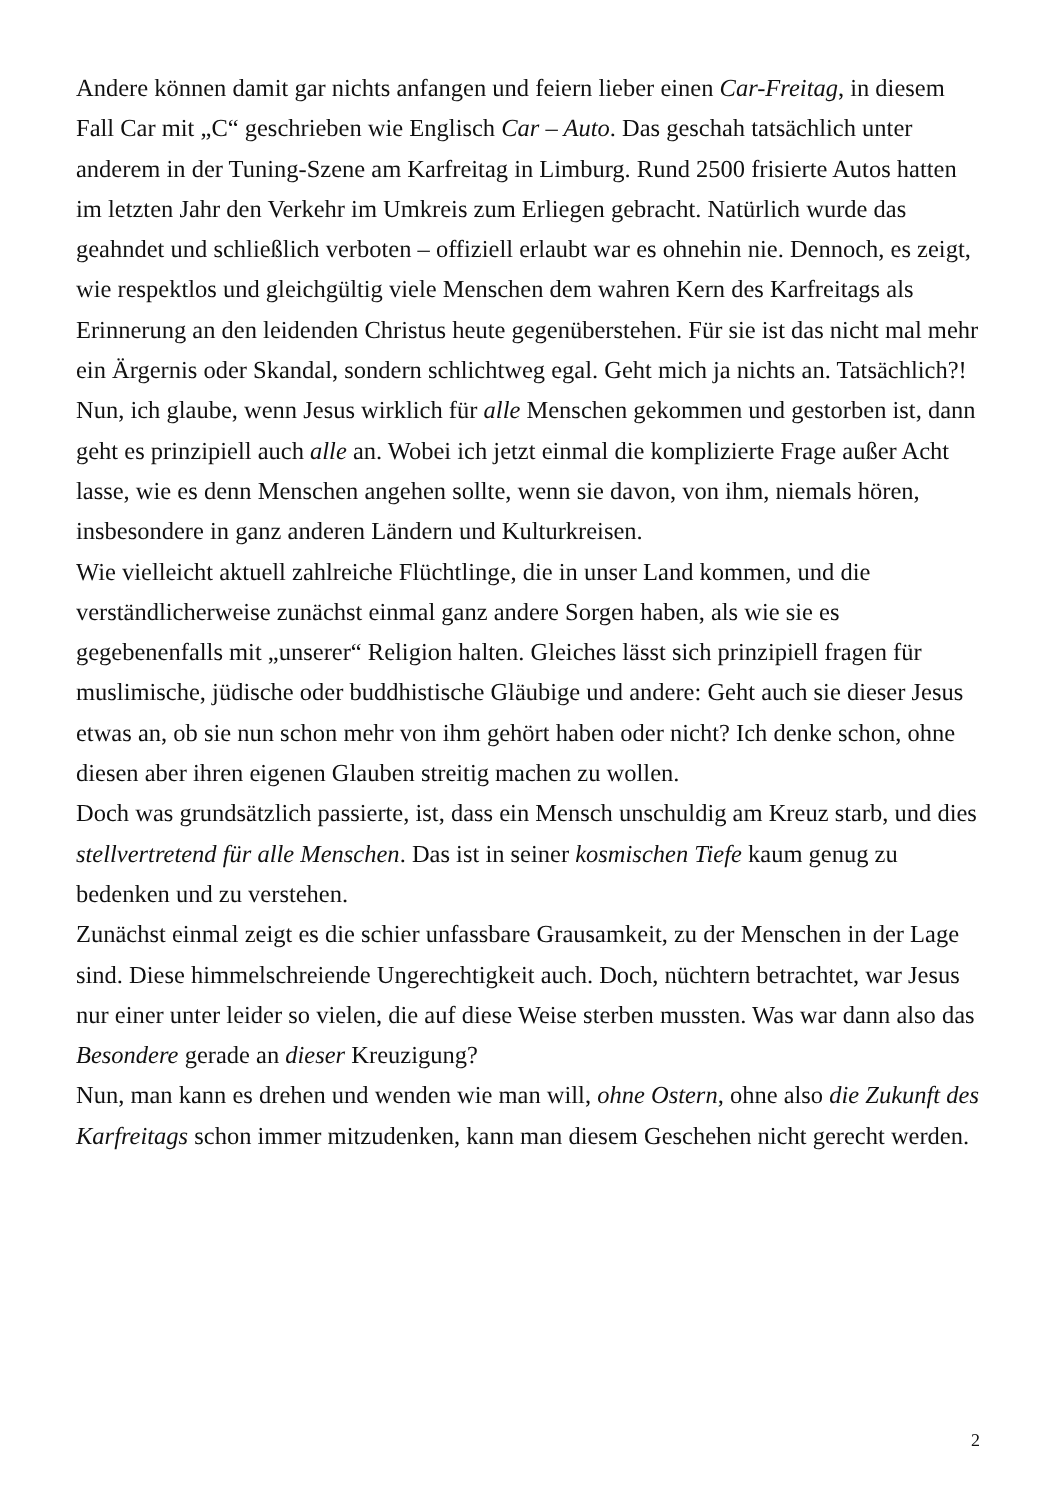Andere können damit gar nichts anfangen und feiern lieber einen Car-Freitag, in diesem Fall Car mit „C“ geschrieben wie Englisch Car – Auto. Das geschah tatsächlich unter anderem in der Tuning-Szene am Karfreitag in Limburg. Rund 2500 frisierte Autos hatten im letzten Jahr den Verkehr im Umkreis zum Erliegen gebracht. Natürlich wurde das geahndet und schließlich verboten – offiziell erlaubt war es ohnehin nie. Dennoch, es zeigt, wie respektlos und gleichgültig viele Menschen dem wahren Kern des Karfreitags als Erinnerung an den leidenden Christus heute gegenüberstehen. Für sie ist das nicht mal mehr ein Ärgernis oder Skandal, sondern schlichtweg egal. Geht mich ja nichts an. Tatsächlich?!
Nun, ich glaube, wenn Jesus wirklich für alle Menschen gekommen und gestorben ist, dann geht es prinzipiell auch alle an. Wobei ich jetzt einmal die komplizierte Frage außer Acht lasse, wie es denn Menschen angehen sollte, wenn sie davon, von ihm, niemals hören, insbesondere in ganz anderen Ländern und Kulturkreisen.
Wie vielleicht aktuell zahlreiche Flüchtlinge, die in unser Land kommen, und die verständlicherweise zunächst einmal ganz andere Sorgen haben, als wie sie es gegebenenfalls mit „unserer“ Religion halten. Gleiches lässt sich prinzipiell fragen für muslimische, jüdische oder buddhistische Gläubige und andere: Geht auch sie dieser Jesus etwas an, ob sie nun schon mehr von ihm gehört haben oder nicht? Ich denke schon, ohne diesen aber ihren eigenen Glauben streitig machen zu wollen.
Doch was grundsätzlich passierte, ist, dass ein Mensch unschuldig am Kreuz starb, und dies stellvertretend für alle Menschen. Das ist in seiner kosmischen Tiefe kaum genug zu bedenken und zu verstehen.
Zunächst einmal zeigt es die schier unfassbare Grausamkeit, zu der Menschen in der Lage sind. Diese himmelschreiende Ungerechtigkeit auch. Doch, nüchtern betrachtet, war Jesus nur einer unter leider so vielen, die auf diese Weise sterben mussten. Was war dann also das Besondere gerade an dieser Kreuzigung?
Nun, man kann es drehen und wenden wie man will, ohne Ostern, ohne also die Zukunft des Karfreitags schon immer mitzudenken, kann man diesem Geschehen nicht gerecht werden.
2